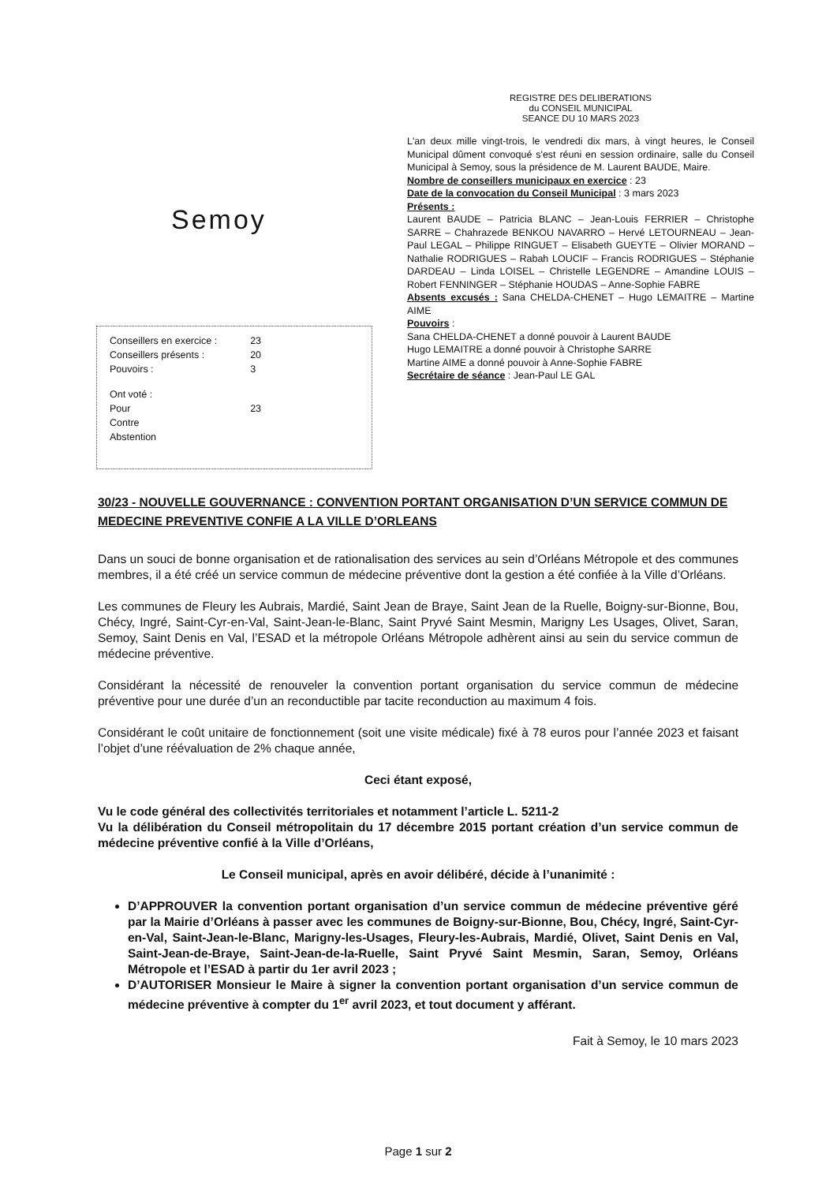Semoy
| Conseillers en exercice : | 23 |
| Conseillers présents : | 20 |
| Pouvoirs : | 3 |
| Ont voté : | |
| Pour | 23 |
| Contre | |
| Abstention | |
REGISTRE DES DELIBERATIONS
du CONSEIL MUNICIPAL
SEANCE DU 10 MARS 2023
L'an deux mille vingt-trois, le vendredi dix mars, à vingt heures, le Conseil Municipal dûment convoqué s'est réuni en session ordinaire, salle du Conseil Municipal à Semoy, sous la présidence de M. Laurent BAUDE, Maire.
Nombre de conseillers municipaux en exercice : 23
Date de la convocation du Conseil Municipal : 3 mars 2023
Présents :
Laurent BAUDE – Patricia BLANC – Jean-Louis FERRIER – Christophe SARRE – Chahrazede BENKOU NAVARRO – Hervé LETOURNEAU – Jean-Paul LEGAL – Philippe RINGUET – Elisabeth GUEYTE – Olivier MORAND – Nathalie RODRIGUES – Rabah LOUCIF – Francis RODRIGUES – Stéphanie DARDEAU – Linda LOISEL – Christelle LEGENDRE – Amandine LOUIS – Robert FENNINGER – Stéphanie HOUDAS – Anne-Sophie FABRE
Absents excusés : Sana CHELDA-CHENET – Hugo LEMAITRE – Martine AIME
Pouvoirs :
Sana CHELDA-CHENET a donné pouvoir à Laurent BAUDE
Hugo LEMAITRE a donné pouvoir à Christophe SARRE
Martine AIME a donné pouvoir à Anne-Sophie FABRE
Secrétaire de séance : Jean-Paul LE GAL
30/23 - NOUVELLE GOUVERNANCE : CONVENTION PORTANT ORGANISATION D’UN SERVICE COMMUN DE MEDECINE PREVENTIVE CONFIE A LA VILLE D’ORLEANS
Dans un souci de bonne organisation et de rationalisation des services au sein d’Orléans Métropole et des communes membres, il a été créé un service commun de médecine préventive dont la gestion a été confiée à la Ville d’Orléans.
Les communes de Fleury les Aubrais, Mardié, Saint Jean de Braye, Saint Jean de la Ruelle, Boigny-sur-Bionne, Bou, Chécy, Ingré, Saint-Cyr-en-Val, Saint-Jean-le-Blanc, Saint Pryvé Saint Mesmin, Marigny Les Usages, Olivet, Saran, Semoy, Saint Denis en Val, l’ESAD et la métropole Orléans Métropole adhèrent ainsi au sein du service commun de médecine préventive.
Considérant la nécessité de renouveler la convention portant organisation du service commun de médecine préventive pour une durée d’un an reconductible par tacite reconduction au maximum 4 fois.
Considérant le coût unitaire de fonctionnement (soit une visite médicale) fixé à 78 euros pour l’année 2023 et faisant l’objet d’une réévaluation de 2% chaque année,
Ceci étant exposé,
Vu le code général des collectivités territoriales et notamment l’article L. 5211-2
Vu la délibération du Conseil métropolitain du 17 décembre 2015 portant création d’un service commun de médecine préventive confié à la Ville d’Orléans,
Le Conseil municipal, après en avoir délibéré, décide à l’unanimité :
D’APPROUVER la convention portant organisation d’un service commun de médecine préventive géré par la Mairie d’Orléans à passer avec les communes de Boigny-sur-Bionne, Bou, Chécy, Ingré, Saint-Cyr-en-Val, Saint-Jean-le-Blanc, Marigny-les-Usages, Fleury-les-Aubrais, Mardié, Olivet, Saint Denis en Val, Saint-Jean-de-Braye, Saint-Jean-de-la-Ruelle, Saint Pryvé Saint Mesmin, Saran, Semoy, Orléans Métropole et l’ESAD à partir du 1er avril 2023 ;
D’AUTORISER Monsieur le Maire à signer la convention portant organisation d’un service commun de médecine préventive à compter du 1<sup>er</sup> avril 2023, et tout document y afférant.
Fait à Semoy, le 10 mars 2023
Page 1 sur 2